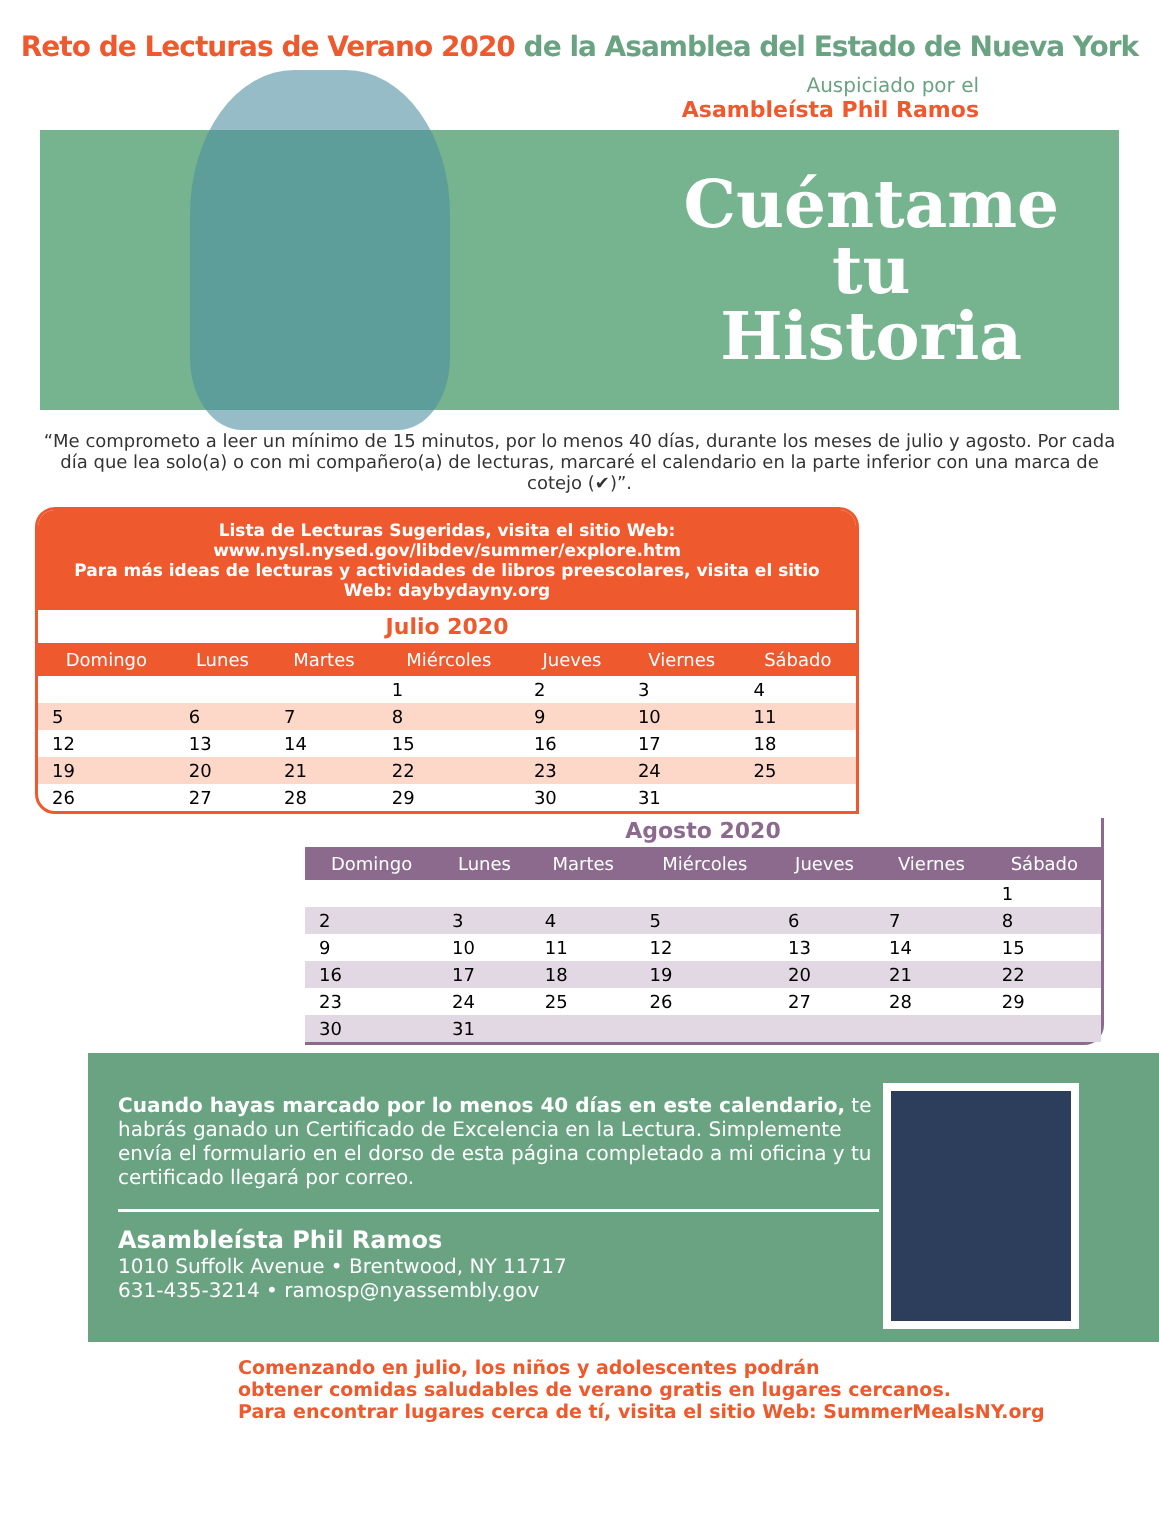Reto de Lecturas de Verano 2020 de la Asamblea del Estado de Nueva York
Auspiciado por el
Asambleísta Phil Ramos
Cuéntame
tu
Historia
“Me comprometo a leer un mínimo de 15 minutos, por lo menos 40 días, durante los meses de julio y agosto. Por cada día que lea solo(a) o con mi compañero(a) de lecturas, marcaré el calendario en la parte inferior con una marca de cotejo (✔)”.
Lista de Lecturas Sugeridas, visita el sitio Web: www.nysl.nysed.gov/libdev/summer/explore.htm
Para más ideas de lecturas y actividades de libros preescolares, visita el sitio Web: daybydayny.org
Julio 2020
| Domingo | Lunes | Martes | Miércoles | Jueves | Viernes | Sábado |
| --- | --- | --- | --- | --- | --- | --- |
| | | | 1 | 2 | 3 | 4 |
| 5 | 6 | 7 | 8 | 9 | 10 | 11 |
| 12 | 13 | 14 | 15 | 16 | 17 | 18 |
| 19 | 20 | 21 | 22 | 23 | 24 | 25 |
| 26 | 27 | 28 | 29 | 30 | 31 | |
Agosto 2020
| Domingo | Lunes | Martes | Miércoles | Jueves | Viernes | Sábado |
| --- | --- | --- | --- | --- | --- | --- |
| | | | | | | 1 |
| 2 | 3 | 4 | 5 | 6 | 7 | 8 |
| 9 | 10 | 11 | 12 | 13 | 14 | 15 |
| 16 | 17 | 18 | 19 | 20 | 21 | 22 |
| 23 | 24 | 25 | 26 | 27 | 28 | 29 |
| 30 | 31 | | | | | |
Cuando hayas marcado por lo menos 40 días en este calendario, te habrás ganado un Certificado de Excelencia en la Lectura. Simplemente envía el formulario en el dorso de esta página completado a mi oficina y tu certificado llegará por correo.
Asambleísta Phil Ramos
1010 Suffolk Avenue • Brentwood, NY 11717
631-435-3214 • ramosp@nyassembly.gov
Comenzando en julio, los niños y adolescentes podrán
obtener comidas saludables de verano gratis en lugares cercanos.
Para encontrar lugares cerca de tí, visita el sitio Web: SummerMealsNY.org